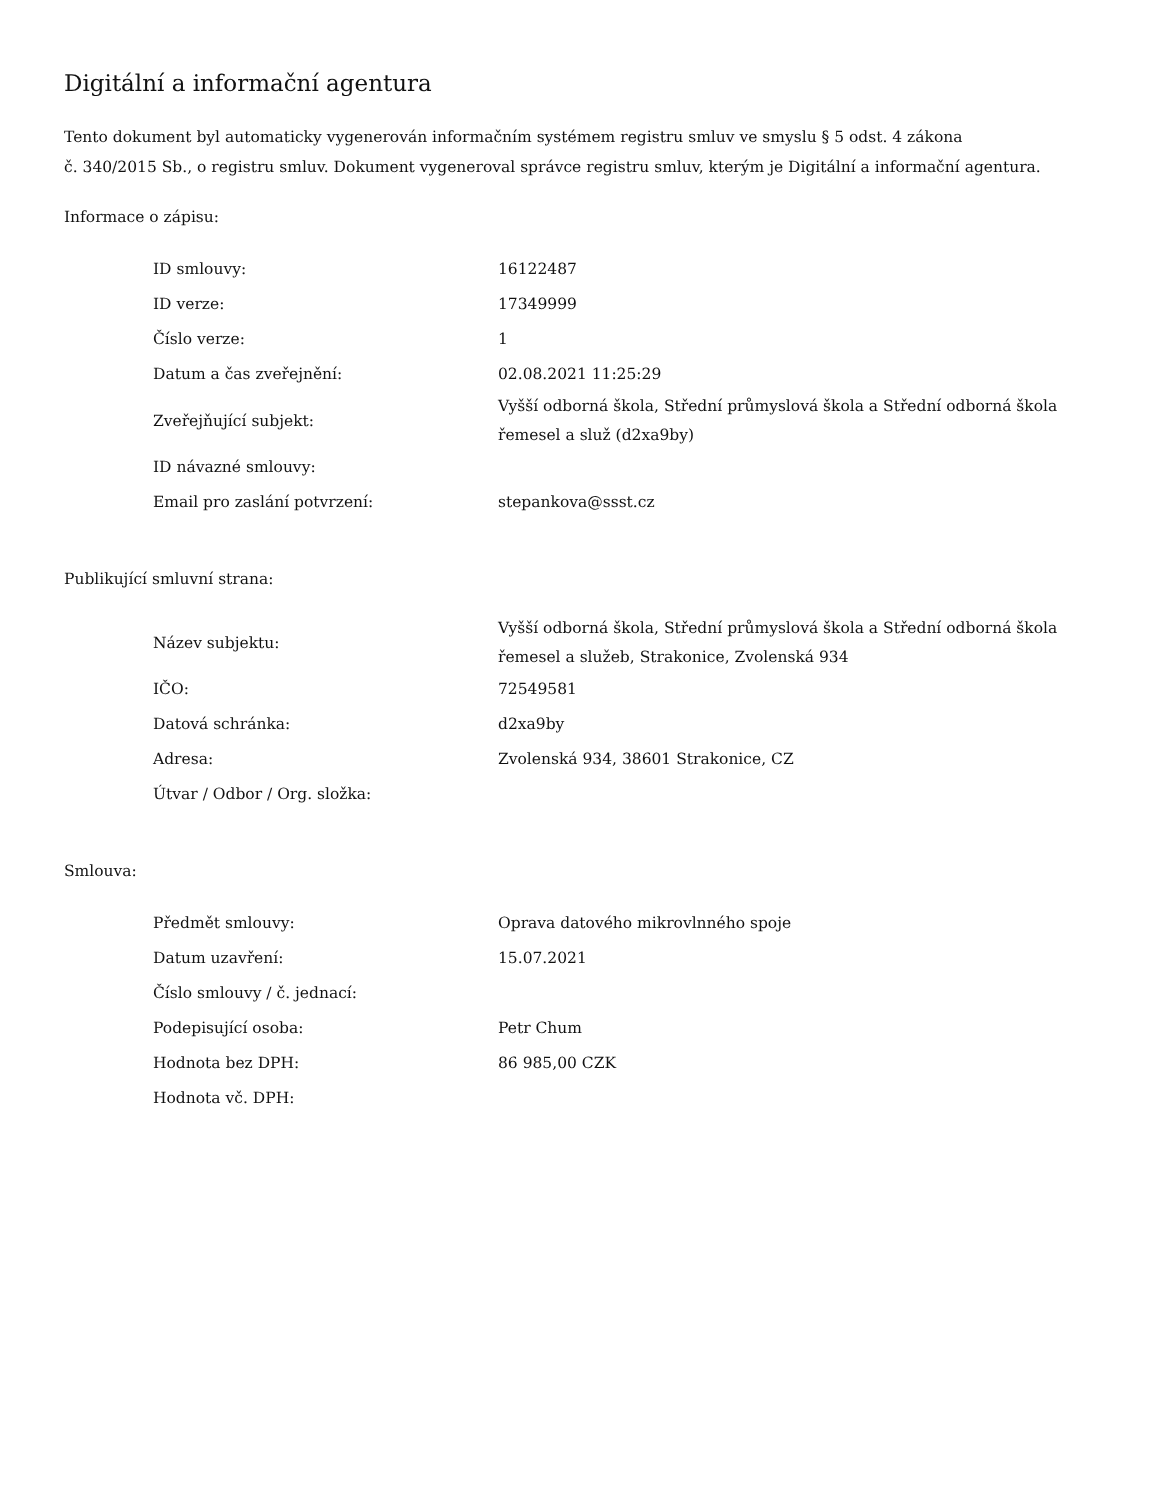Digitální a informační agentura
Tento dokument byl automaticky vygenerován informačním systémem registru smluv ve smyslu § 5 odst. 4 zákona
č. 340/2015 Sb., o registru smluv. Dokument vygeneroval správce registru smluv, kterým je Digitální a informační agentura.
Informace o zápisu:
| ID smlouvy: | 16122487 |
| ID verze: | 17349999 |
| Číslo verze: | 1 |
| Datum a čas zveřejnění: | 02.08.2021 11:25:29 |
| Zveřejňující subjekt: | Vyšší odborná škola, Střední průmyslová škola a Střední odborná škola řemesel a služ (d2xa9by) |
| ID návazné smlouvy: | |
| Email pro zaslání potvrzení: | stepankova@ssst.cz |
Publikující smluvní strana:
| Název subjektu: | Vyšší odborná škola, Střední průmyslová škola a Střední odborná škola řemesel a služeb, Strakonice, Zvolenská 934 |
| IČO: | 72549581 |
| Datová schránka: | d2xa9by |
| Adresa: | Zvolenská 934, 38601 Strakonice, CZ |
| Útvar / Odbor / Org. složka: | |
Smlouva:
| Předmět smlouvy: | Oprava datového mikrovlnného spoje |
| Datum uzavření: | 15.07.2021 |
| Číslo smlouvy / č. jednací: | |
| Podepisující osoba: | Petr Chum |
| Hodnota bez DPH: | 86 985,00 CZK |
| Hodnota vč. DPH: | |